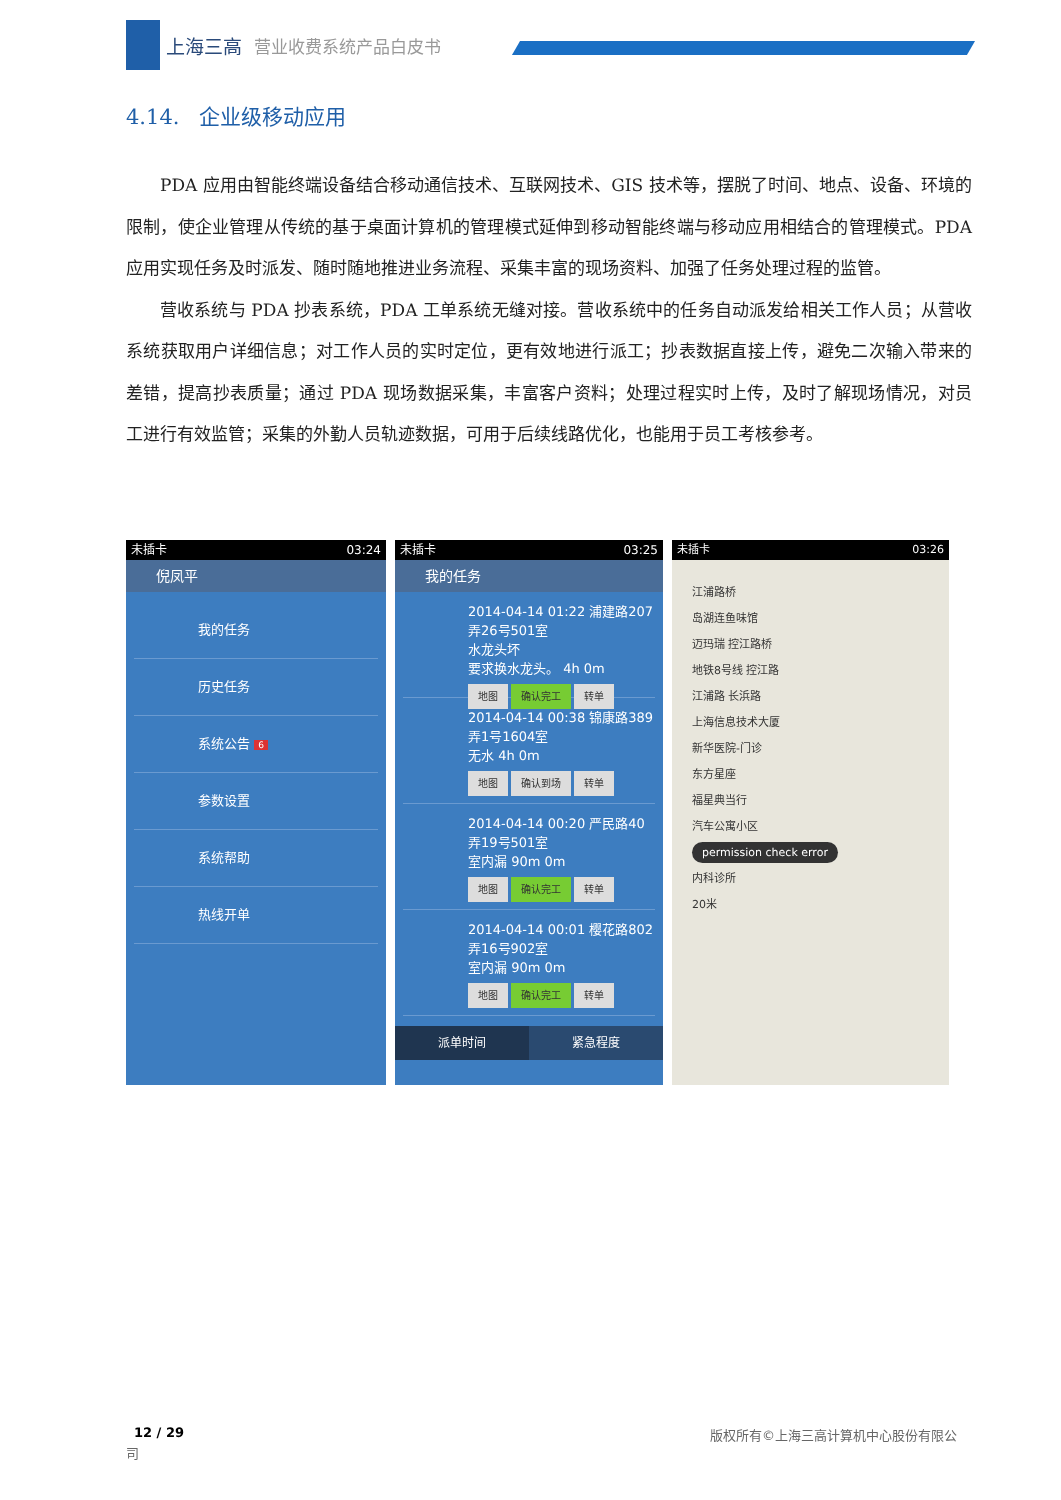上海三高 营业收费系统产品白皮书
4.14. 企业级移动应用
PDA 应用由智能终端设备结合移动通信技术、互联网技术、GIS 技术等，摆脱了时间、地点、设备、环境的限制，使企业管理从传统的基于桌面计算机的管理模式延伸到移动智能终端与移动应用相结合的管理模式。PDA 应用实现任务及时派发、随时随地推进业务流程、采集丰富的现场资料、加强了任务处理过程的监管。
营收系统与 PDA 抄表系统，PDA 工单系统无缝对接。营收系统中的任务自动派发给相关工作人员；从营收系统获取用户详细信息；对工作人员的实时定位，更有效地进行派工；抄表数据直接上传，避免二次输入带来的差错，提高抄表质量；通过 PDA 现场数据采集，丰富客户资料；处理过程实时上传，及时了解现场情况，对员工进行有效监管；采集的外勤人员轨迹数据，可用于后续线路优化，也能用于员工考核参考。
未插卡 03:24
倪凤平
我的任务
历史任务
系统公告 6
参数设置
系统帮助
热线开单
未插卡 03:25
我的任务
2014-04-14 01:22 浦建路207弄26号501室
水龙头坏
要求换水龙头。 4h 0m
地图 确认完工 转单
2014-04-14 00:38 锦康路389弄1号1604室
无水 4h 0m
地图 确认到场 转单
2014-04-14 00:20 严民路40弄19号501室
室内漏 90m 0m
地图 确认完工 转单
2014-04-14 00:01 樱花路802弄16号902室
室内漏 90m 0m
地图 确认完工 转单
派单时间 紧急程度
未插卡 03:26
江浦路桥
岛湖连鱼味馆
迈玛瑞 控江路桥
地铁8号线 控江路
江浦路 长浜路
上海信息技术大厦
新华医院-门诊
东方星座
福星典当行
汽车公寓小区
permission check error
内科诊所
20米
12 / 29
版权所有©上海三高计算机中心股份有限公
司